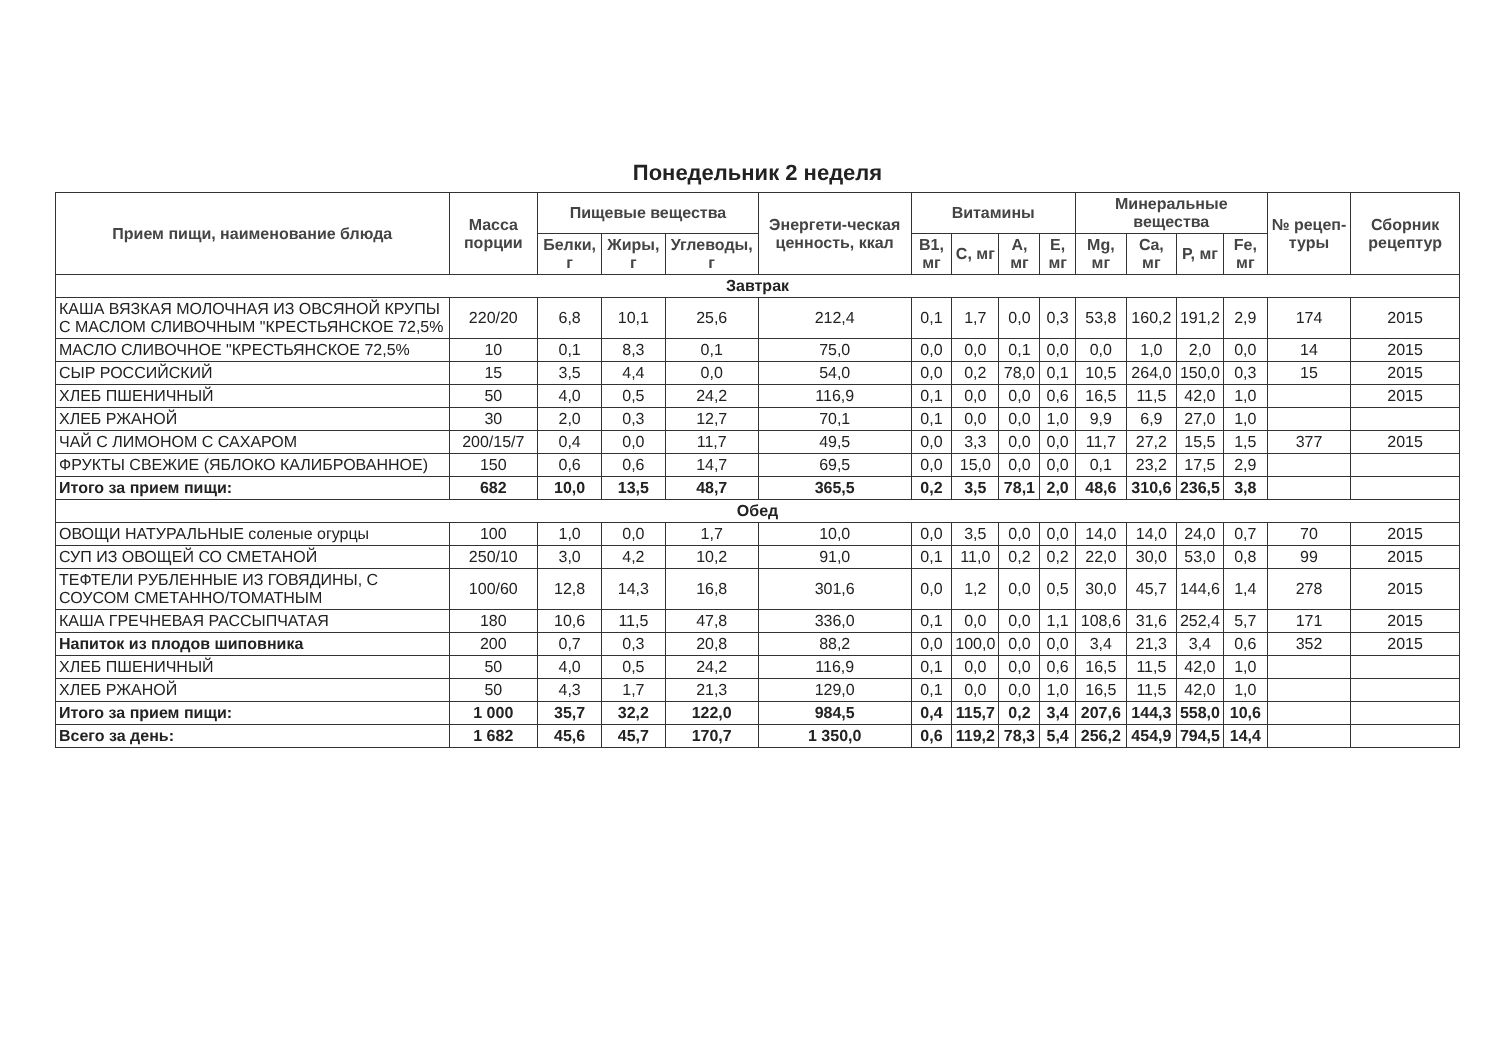Понедельник 2 неделя
| Прием пищи, наименование блюда | Масса порции | Пищевые вещества | | | Энергети-ческая ценность, ккал | Витамины | | | | Минеральные вещества | | | | № рецеп-туры | Сборник рецептур |
| --- | --- | --- | --- | --- | --- | --- | --- | --- | --- | --- | --- | --- | --- | --- | --- |
| | | Белки, г | Жиры, г | Углеводы, г | | B1, мг | C, мг | A, мг | E, мг | Mg, мг | Ca, мг | P, мг | Fe, мг | | |
| Завтрак | | | | | | | | | | | | | | | |
| КАША ВЯЗКАЯ МОЛОЧНАЯ ИЗ ОВСЯНОЙ КРУПЫ С МАСЛОМ СЛИВОЧНЫМ "КРЕСТЬЯНСКОЕ 72,5% | 220/20 | 6,8 | 10,1 | 25,6 | 212,4 | 0,1 | 1,7 | 0,0 | 0,3 | 53,8 | 160,2 | 191,2 | 2,9 | 174 | 2015 |
| МАСЛО СЛИВОЧНОЕ "КРЕСТЬЯНСКОЕ 72,5% | 10 | 0,1 | 8,3 | 0,1 | 75,0 | 0,0 | 0,0 | 0,1 | 0,0 | 0,0 | 1,0 | 2,0 | 0,0 | 14 | 2015 |
| СЫР РОССИЙСКИЙ | 15 | 3,5 | 4,4 | 0,0 | 54,0 | 0,0 | 0,2 | 78,0 | 0,1 | 10,5 | 264,0 | 150,0 | 0,3 | 15 | 2015 |
| ХЛЕБ ПШЕНИЧНЫЙ | 50 | 4,0 | 0,5 | 24,2 | 116,9 | 0,1 | 0,0 | 0,0 | 0,6 | 16,5 | 11,5 | 42,0 | 1,0 | | 2015 |
| ХЛЕБ РЖАНОЙ | 30 | 2,0 | 0,3 | 12,7 | 70,1 | 0,1 | 0,0 | 0,0 | 1,0 | 9,9 | 6,9 | 27,0 | 1,0 | | |
| ЧАЙ С ЛИМОНОМ С САХАРОМ | 200/15/7 | 0,4 | 0,0 | 11,7 | 49,5 | 0,0 | 3,3 | 0,0 | 0,0 | 11,7 | 27,2 | 15,5 | 1,5 | 377 | 2015 |
| ФРУКТЫ СВЕЖИЕ (ЯБЛОКО КАЛИБРОВАННОЕ) | 150 | 0,6 | 0,6 | 14,7 | 69,5 | 0,0 | 15,0 | 0,0 | 0,0 | 0,1 | 23,2 | 17,5 | 2,9 | | |
| Итого за прием пищи: | 682 | 10,0 | 13,5 | 48,7 | 365,5 | 0,2 | 3,5 | 78,1 | 2,0 | 48,6 | 310,6 | 236,5 | 3,8 | | |
| Обед | | | | | | | | | | | | | | | |
| ОВОЩИ НАТУРАЛЬНЫЕ соленые огурцы | 100 | 1,0 | 0,0 | 1,7 | 10,0 | 0,0 | 3,5 | 0,0 | 0,0 | 14,0 | 14,0 | 24,0 | 0,7 | 70 | 2015 |
| СУП ИЗ ОВОЩЕЙ СО СМЕТАНОЙ | 250/10 | 3,0 | 4,2 | 10,2 | 91,0 | 0,1 | 11,0 | 0,2 | 0,2 | 22,0 | 30,0 | 53,0 | 0,8 | 99 | 2015 |
| ТЕФТЕЛИ РУБЛЕННЫЕ ИЗ ГОВЯДИНЫ, С СОУСОМ СМЕТАННО/ТОМАТНЫМ | 100/60 | 12,8 | 14,3 | 16,8 | 301,6 | 0,0 | 1,2 | 0,0 | 0,5 | 30,0 | 45,7 | 144,6 | 1,4 | 278 | 2015 |
| КАША ГРЕЧНЕВАЯ РАССЫПЧАТАЯ | 180 | 10,6 | 11,5 | 47,8 | 336,0 | 0,1 | 0,0 | 0,0 | 1,1 | 108,6 | 31,6 | 252,4 | 5,7 | 171 | 2015 |
| Напиток из плодов шиповника | 200 | 0,7 | 0,3 | 20,8 | 88,2 | 0,0 | 100,0 | 0,0 | 0,0 | 3,4 | 21,3 | 3,4 | 0,6 | 352 | 2015 |
| ХЛЕБ ПШЕНИЧНЫЙ | 50 | 4,0 | 0,5 | 24,2 | 116,9 | 0,1 | 0,0 | 0,0 | 0,6 | 16,5 | 11,5 | 42,0 | 1,0 | | |
| ХЛЕБ РЖАНОЙ | 50 | 4,3 | 1,7 | 21,3 | 129,0 | 0,1 | 0,0 | 0,0 | 1,0 | 16,5 | 11,5 | 42,0 | 1,0 | | |
| Итого за прием пищи: | 1 000 | 35,7 | 32,2 | 122,0 | 984,5 | 0,4 | 115,7 | 0,2 | 3,4 | 207,6 | 144,3 | 558,0 | 10,6 | | |
| Всего за день: | 1 682 | 45,6 | 45,7 | 170,7 | 1 350,0 | 0,6 | 119,2 | 78,3 | 5,4 | 256,2 | 454,9 | 794,5 | 14,4 | | |